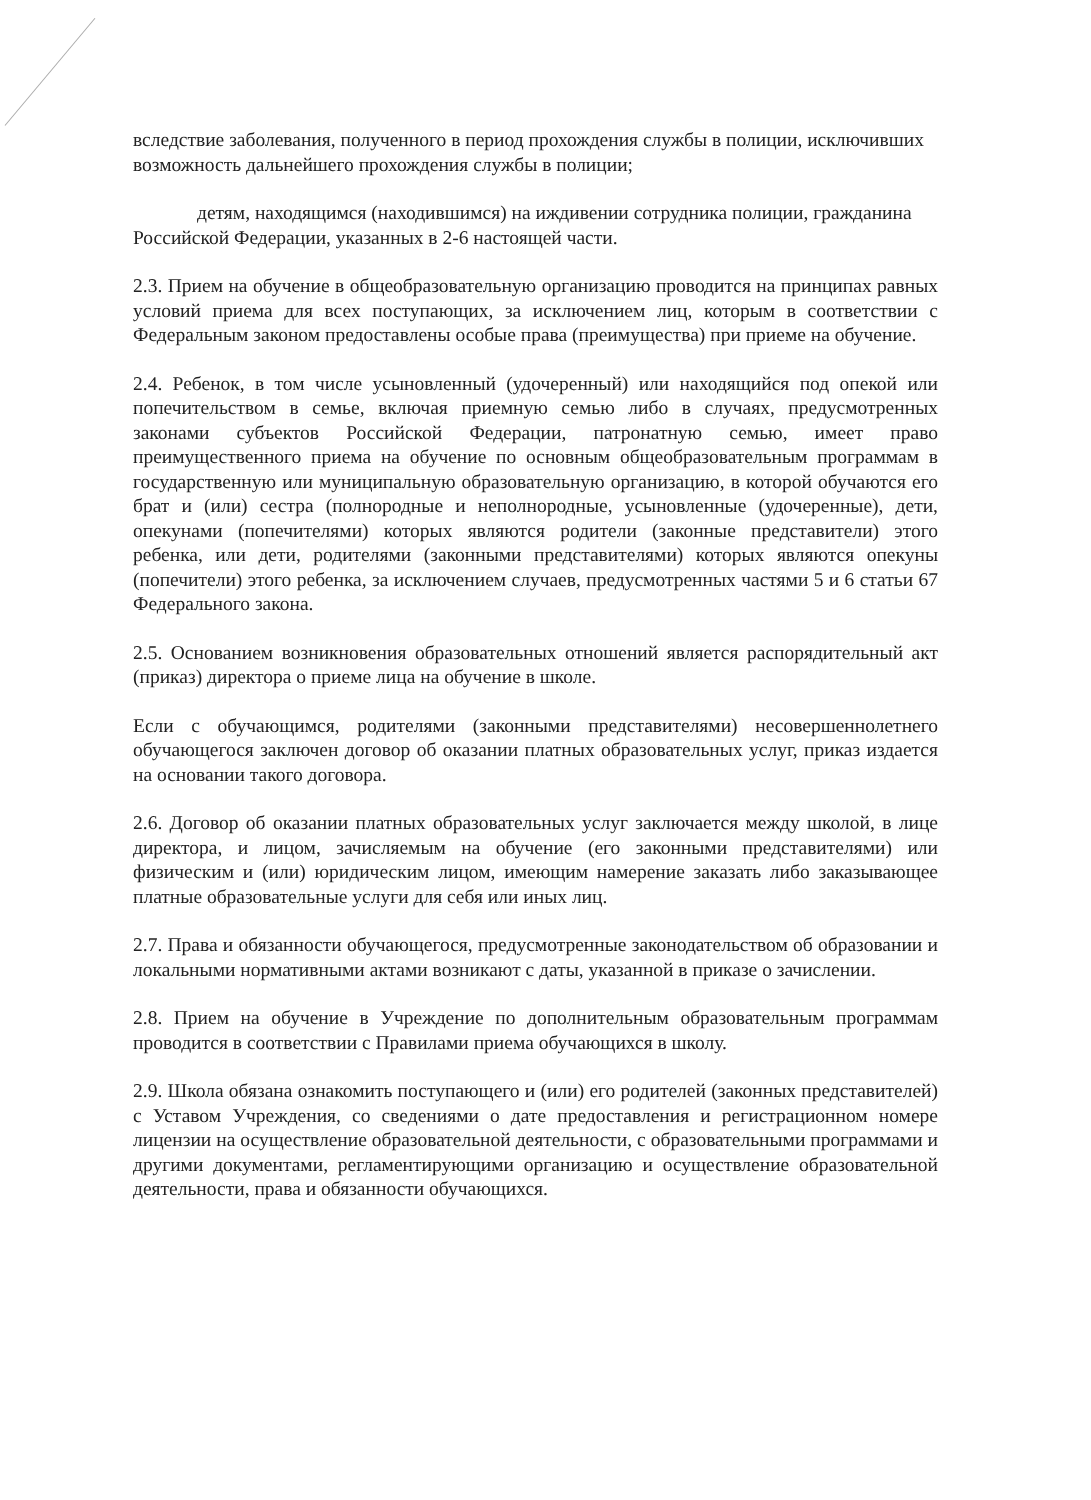вследствие заболевания, полученного в период прохождения службы в полиции, исключивших возможность дальнейшего прохождения службы в полиции;
детям, находящимся (находившимся) на иждивении сотрудника полиции, гражданина Российской Федерации, указанных в 2-6 настоящей части.
2.3. Прием на обучение в общеобразовательную организацию проводится на принципах равных условий приема для всех поступающих, за исключением лиц, которым в соответствии с Федеральным законом предоставлены особые права (преимущества) при приеме на обучение.
2.4. Ребенок, в том числе усыновленный (удочеренный) или находящийся под опекой или попечительством в семье, включая приемную семью либо в случаях, предусмотренных законами субъектов Российской Федерации, патронатную семью, имеет право преимущественного приема на обучение по основным общеобразовательным программам в государственную или муниципальную образовательную организацию, в которой обучаются его брат и (или) сестра (полнородные и неполнородные, усыновленные (удочеренные), дети, опекунами (попечителями) которых являются родители (законные представители) этого ребенка, или дети, родителями (законными представителями) которых являются опекуны (попечители) этого ребенка, за исключением случаев, предусмотренных частями 5 и 6 статьи 67 Федерального закона.
2.5. Основанием возникновения образовательных отношений является распорядительный акт (приказ) директора о приеме лица на обучение в школе.
Если с обучающимся, родителями (законными представителями) несовершеннолетнего обучающегося заключен договор об оказании платных образовательных услуг, приказ издается на основании такого договора.
2.6. Договор об оказании платных образовательных услуг заключается между школой, в лице директора, и лицом, зачисляемым на обучение (его законными представителями) или физическим и (или) юридическим лицом, имеющим намерение заказать либо заказывающее платные образовательные услуги для себя или иных лиц.
2.7. Права и обязанности обучающегося, предусмотренные законодательством об образовании и локальными нормативными актами возникают с даты, указанной в приказе о зачислении.
2.8. Прием на обучение в Учреждение по дополнительным образовательным программам проводится в соответствии с Правилами приема обучающихся в школу.
2.9. Школа обязана ознакомить поступающего и (или) его родителей (законных представителей) с Уставом Учреждения, со сведениями о дате предоставления и регистрационном номере лицензии на осуществление образовательной деятельности, с образовательными программами и другими документами, регламентирующими организацию и осуществление образовательной деятельности, права и обязанности обучающихся.